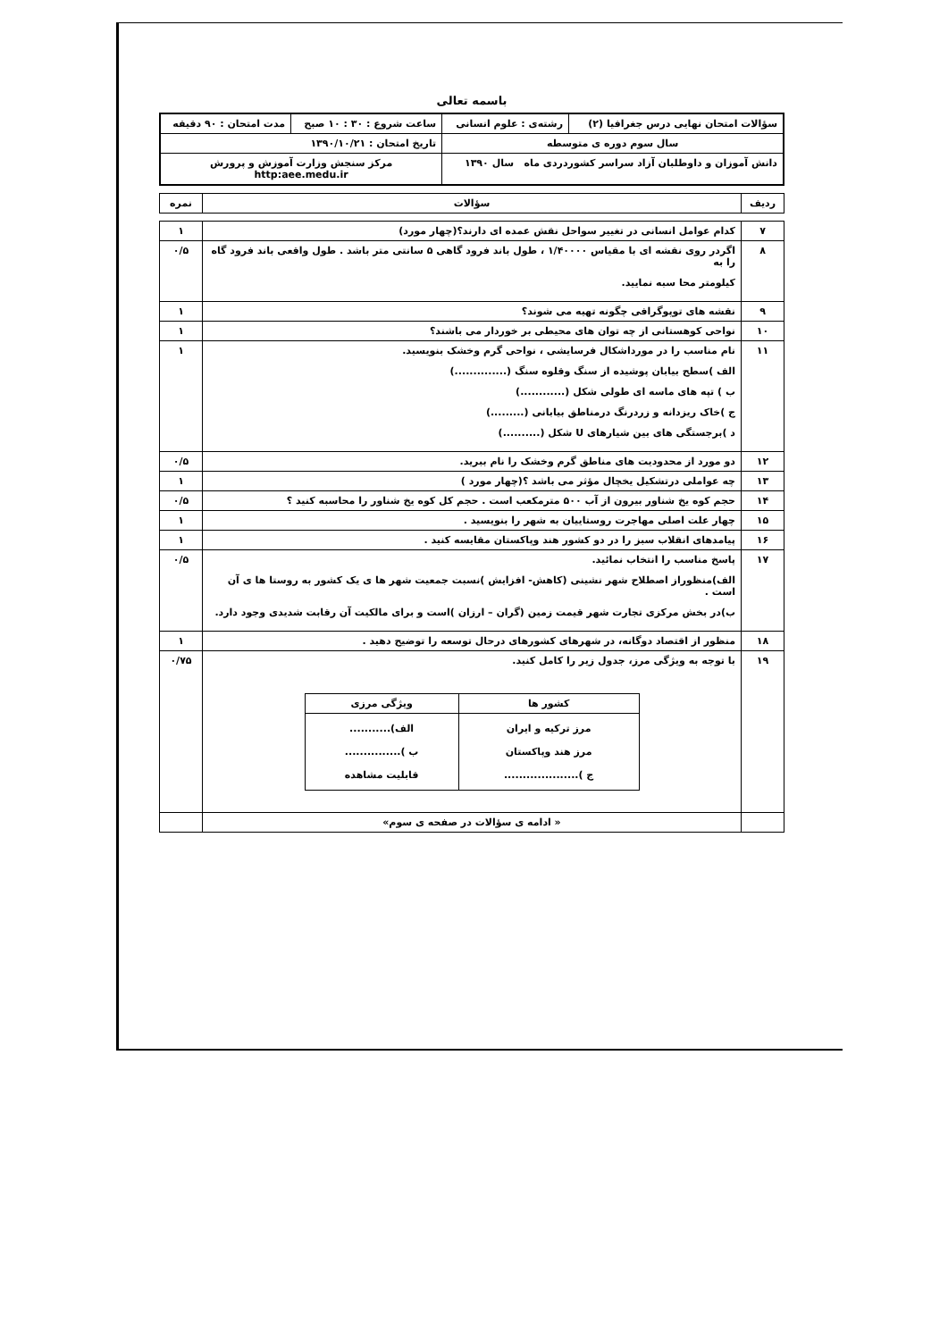باسمه تعالی
| سؤالات امتحان نهایی درس جغرافیا (۲) | رشته‌ی : علوم انسانی | ساعت شروع : ۳۰ : ۱۰ صبح | مدت امتحان : ۹۰ دقیقه |
| سال سوم دوره ی متوسطه | | تاریخ امتحان : ۱۳۹۰/۱۰/۲۱ | |
| دانش آموزان و داوطلبان آزاد سراسر کشوردردی ماه سال ۱۳۹۰ | | مرکز سنجش وزارت آموزش و پرورش http:aee.medu.ir | |
| ردیف | سؤالات | نمره |
| --- | --- | --- |
| ۷ | کدام عوامل انسانی در تغییر سواحل نقش عمده ای دارند؟(چهار مورد) | ۱ |
| ۸ | اگردر روی نقشه ای با مقیاس ۱/۴۰۰۰۰ ، طول باند فرود گاهی ۵ سانتی متر باشد . طول واقعی باند فرود گاه را به کیلومتر محا سبه نمایید. | ۰/۵ |
| ۹ | نقشه های توپوگرافی چگونه تهیه می شوند؟ | ۱ |
| ۱۰ | نواحی کوهستانی از چه توان های محیطی بر خوردار می باشند؟ | ۱ |
| ۱۱ | نام مناسب را در مورداشکال فرسایشی ، نواحی گرم وخشک بنویسید. الف )سطح بیابان پوشیده از سنگ وقلوه سنگ (..............) ب ) تپه های ماسه ای طولی شکل (............) ج )خاک ریزدانه و زردرنگ درمناطق بیابانی (.........) د )برجستگی های بین شیارهای U شکل (..........) | ۱ |
| ۱۲ | دو مورد از محدودیت های مناطق گرم وخشک را نام ببرید. | ۰/۵ |
| ۱۳ | چه عواملی درتشکیل یخچال مؤثر می باشد ؟(چهار مورد ) | ۱ |
| ۱۴ | حجم کوه یخ شناور بیرون از آب ۵۰۰ مترمکعب است . حجم کل کوه یخ شناور را محاسبه کنید ؟ | ۰/۵ |
| ۱۵ | چهار علت اصلی مهاجرت روستاییان به شهر را بنویسید . | ۱ |
| ۱۶ | پیامدهای انقلاب سبز را در دو کشور هند وپاکستان مقایسه کنید . | ۱ |
| ۱۷ | پاسخ مناسب را انتخاب نمائید. الف)منظوراز اصطلاح شهر نشینی (کاهش- افزایش )نسبت جمعیت شهر ها ی یک کشور به روستا ها ی آن است . ب)در بخش مرکزی تجارت شهر قیمت زمین (گران – ارزان )است و برای مالکیت آن رقابت شدیدی وجود دارد. | ۰/۵ |
| ۱۸ | منظور از اقتصاد دوگانه، در شهرهای کشورهای درحال توسعه را توضیح دهید . | ۱ |
| ۱۹ | با توجه به ویژگی مرز، جدول زیر را کامل کنید. / کشور ها / ویژگی مرزی / / --- / --- / / مرز ترکیه و ایران مرز هند وپاکستان ج ).................... / الف)........... ب )............... قابلیت مشاهده / | ۰/۷۵ |
| | « ادامه ی سؤالات در صفحه ی سوم» | |